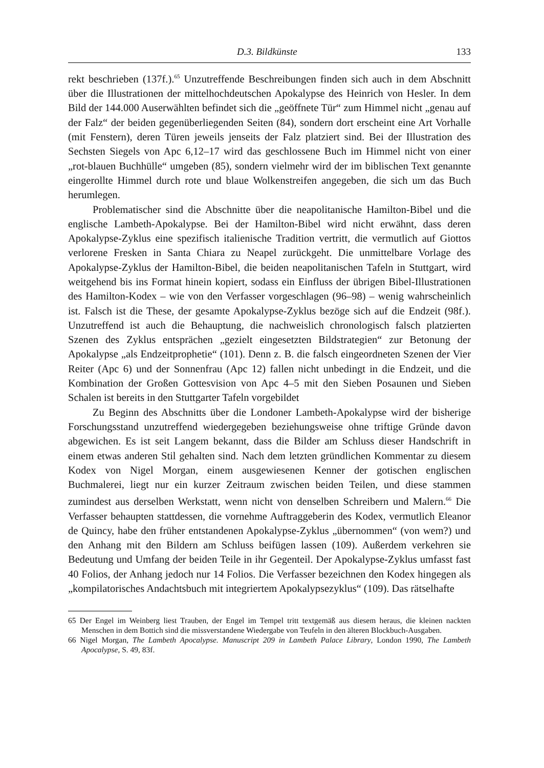D.3. Bildkünste 133
rekt beschrieben (137f.).<sup>65</sup> Unzutreffende Beschreibungen finden sich auch in dem Abschnitt über die Illustrationen der mittelhochdeutschen Apokalypse des Heinrich von Hesler. In dem Bild der 144.000 Auserwählten befindet sich die „geöffnete Tür“ zum Himmel nicht „genau auf der Falz“ der beiden gegenüberliegenden Seiten (84), sondern dort erscheint eine Art Vorhalle (mit Fenstern), deren Türen jeweils jenseits der Falz platziert sind. Bei der Illustration des Sechsten Siegels von Apc 6,12–17 wird das geschlossene Buch im Himmel nicht von einer „rot-blauen Buchhülle“ umgeben (85), sondern vielmehr wird der im biblischen Text genannte eingerollte Himmel durch rote und blaue Wolkenstreifen angegeben, die sich um das Buch herumlegen.
Problematischer sind die Abschnitte über die neapolitanische Hamilton-Bibel und die englische Lambeth-Apokalypse. Bei der Hamilton-Bibel wird nicht erwähnt, dass deren Apokalypse-Zyklus eine spezifisch italienische Tradition vertritt, die vermutlich auf Giottos verlorene Fresken in Santa Chiara zu Neapel zurückgeht. Die unmittelbare Vorlage des Apokalypse-Zyklus der Hamilton-Bibel, die beiden neapolitanischen Tafeln in Stuttgart, wird weitgehend bis ins Format hinein kopiert, sodass ein Einfluss der übrigen Bibel-Illustrationen des Hamilton-Kodex – wie von den Verfasser vorgeschlagen (96–98) – wenig wahrscheinlich ist. Falsch ist die These, der gesamte Apokalypse-Zyklus bezöge sich auf die Endzeit (98f.). Unzutreffend ist auch die Behauptung, die nachweislich chronologisch falsch platzierten Szenen des Zyklus entsprächen „gezielt eingesetzten Bildstrategien“ zur Betonung der Apokalypse „als Endzeitprophetie“ (101). Denn z. B. die falsch eingeordneten Szenen der Vier Reiter (Apc 6) und der Sonnenfrau (Apc 12) fallen nicht unbedingt in die Endzeit, und die Kombination der Großen Gottesvision von Apc 4–5 mit den Sieben Posaunen und Sieben Schalen ist bereits in den Stuttgarter Tafeln vorgebildet
Zu Beginn des Abschnitts über die Londoner Lambeth-Apokalypse wird der bisherige Forschungsstand unzutreffend wiedergegeben beziehungsweise ohne triftige Gründe davon abgewichen. Es ist seit Langem bekannt, dass die Bilder am Schluss dieser Handschrift in einem etwas anderen Stil gehalten sind. Nach dem letzten gründlichen Kommentar zu diesem Kodex von Nigel Morgan, einem ausgewiesenen Kenner der gotischen englischen Buchmalerei, liegt nur ein kurzer Zeitraum zwischen beiden Teilen, und diese stammen zumindest aus derselben Werkstatt, wenn nicht von denselben Schreibern und Malern.<sup>66</sup> Die Verfasser behaupten stattdessen, die vornehme Auftraggeberin des Kodex, vermutlich Eleanor de Quincy, habe den früher entstandenen Apokalypse-Zyklus „übernommen“ (von wem?) und den Anhang mit den Bildern am Schluss beifügen lassen (109). Außerdem verkehren sie Bedeutung und Umfang der beiden Teile in ihr Gegenteil. Der Apokalypse-Zyklus umfasst fast 40 Folios, der Anhang jedoch nur 14 Folios. Die Verfasser bezeichnen den Kodex hingegen als „kompilatorisches Andachtsbuch mit integriertem Apokalypsezyklus“ (109). Das rätselhafte
65 Der Engel im Weinberg liest Trauben, der Engel im Tempel tritt textgemäß aus diesem heraus, die kleinen nackten Menschen in dem Bottich sind die missverstandene Wiedergabe von Teufeln in den älteren Blockbuch-Ausgaben.
66 Nigel Morgan, The Lambeth Apocalypse. Manuscript 209 in Lambeth Palace Library, London 1990, The Lambeth Apocalypse, S. 49, 83f.